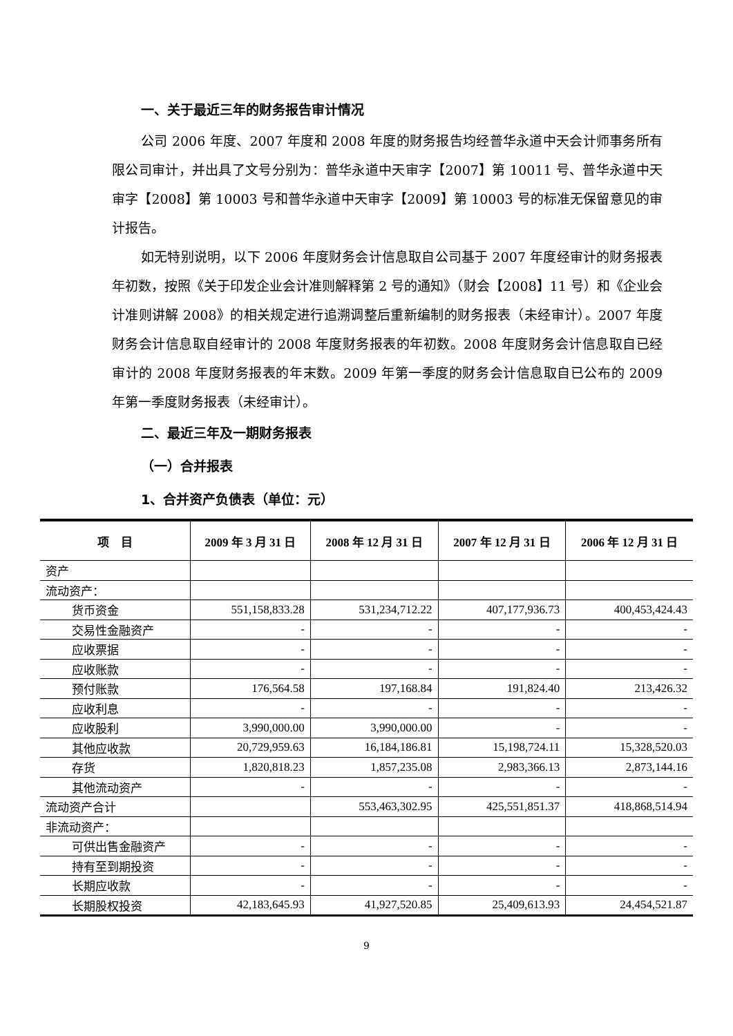一、关于最近三年的财务报告审计情况
公司 2006 年度、2007 年度和 2008 年度的财务报告均经普华永道中天会计师事务所有限公司审计，并出具了文号分别为：普华永道中天审字【2007】第 10011 号、普华永道中天审字【2008】第 10003 号和普华永道中天审字【2009】第 10003 号的标准无保留意见的审计报告。
如无特别说明，以下 2006 年度财务会计信息取自公司基于 2007 年度经审计的财务报表年初数，按照《关于印发企业会计准则解释第 2 号的通知》（财会【2008】11 号）和《企业会计准则讲解 2008》的相关规定进行追溯调整后重新编制的财务报表（未经审计）。2007 年度财务会计信息取自经审计的 2008 年度财务报表的年初数。2008 年度财务会计信息取自已经审计的 2008 年度财务报表的年末数。2009 年第一季度的财务会计信息取自已公布的 2009 年第一季度财务报表（未经审计）。
二、最近三年及一期财务报表
（一）合并报表
1、合并资产负债表（单位：元）
| 项 目 | 2009 年 3 月 31 日 | 2008 年 12 月 31 日 | 2007 年 12 月 31 日 | 2006 年 12 月 31 日 |
| --- | --- | --- | --- | --- |
| 资产 | | | | |
| 流动资产： | | | | |
| 货币资金 | 551,158,833.28 | 531,234,712.22 | 407,177,936.73 | 400,453,424.43 |
| 交易性金融资产 | - | - | - | - |
| 应收票据 | - | - | - | - |
| 应收账款 | - | - | - | - |
| 预付账款 | 176,564.58 | 197,168.84 | 191,824.40 | 213,426.32 |
| 应收利息 | - | - | - | - |
| 应收股利 | 3,990,000.00 | 3,990,000.00 | - | - |
| 其他应收款 | 20,729,959.63 | 16,184,186.81 | 15,198,724.11 | 15,328,520.03 |
| 存货 | 1,820,818.23 | 1,857,235.08 | 2,983,366.13 | 2,873,144.16 |
| 其他流动资产 | - | - | - | - |
| 流动资产合计 | | 553,463,302.95 | 425,551,851.37 | 418,868,514.94 |
| 非流动资产： | | | | |
| 可供出售金融资产 | - | - | - | - |
| 持有至到期投资 | - | - | - | - |
| 长期应收款 | - | - | - | - |
| 长期股权投资 | 42,183,645.93 | 41,927,520.85 | 25,409,613.93 | 24,454,521.87 |
9